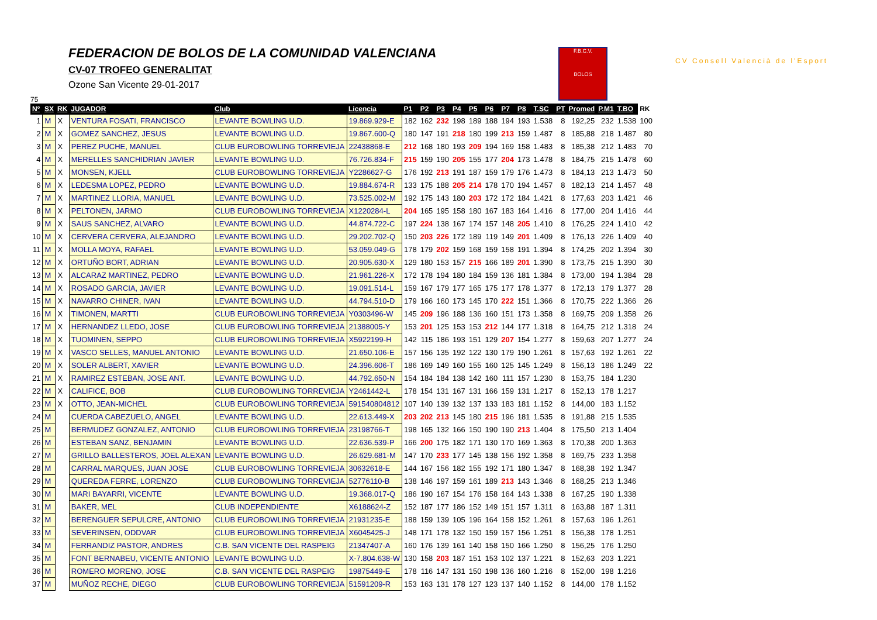FEDERACION DE BOLOS DE LA COMUNIDAD VALENCIANA
CV-07 TROFEO GENERALITAT
Ozone San Vicente 29-01-2017
F.B.C.V.
BOLOS
CV Consell Valencià de l'Esport
75
| Nº | SX | RK | JUGADOR | Club | Licencia | P1 | P2 | P3 | P4 | P5 | P6 | P7 | P8 | T.SC | PT | Promed | P.M1 | T.BO | RK |
| --- | --- | --- | --- | --- | --- | --- | --- | --- | --- | --- | --- | --- | --- | --- | --- | --- | --- | --- | --- |
| 1 | M | X | VENTURA FOSATI, FRANCISCO | LEVANTE BOWLING U.D. | 19.869.929-E | 182 | 162 | 232 | 198 | 189 | 188 | 194 | 193 | 1.538 | 8 | 192,25 | 232 | 1.538 | 100 |
| 2 | M | X | GOMEZ SANCHEZ, JESUS | LEVANTE BOWLING U.D. | 19.867.600-Q | 180 | 147 | 191 | 218 | 180 | 199 | 213 | 159 | 1.487 | 8 | 185,88 | 218 | 1.487 | 80 |
| 3 | M | X | PEREZ PUCHE, MANUEL | CLUB EUROBOWLING TORREVIEJA | 22438868-E | 212 | 168 | 180 | 193 | 209 | 194 | 169 | 158 | 1.483 | 8 | 185,38 | 212 | 1.483 | 70 |
| 4 | M | X | MERELLES SANCHIDRIAN JAVIER | LEVANTE BOWLING U.D. | 76.726.834-F | 215 | 159 | 190 | 205 | 155 | 177 | 204 | 173 | 1.478 | 8 | 184,75 | 215 | 1.478 | 60 |
| 5 | M | X | MONSEN, KJELL | CLUB EUROBOWLING TORREVIEJA | Y2286627-G | 176 | 192 | 213 | 191 | 187 | 159 | 179 | 176 | 1.473 | 8 | 184,13 | 213 | 1.473 | 50 |
| 6 | M | X | LEDESMA LOPEZ, PEDRO | LEVANTE BOWLING U.D. | 19.884.674-R | 133 | 175 | 188 | 205 | 214 | 178 | 170 | 194 | 1.457 | 8 | 182,13 | 214 | 1.457 | 48 |
| 7 | M | X | MARTINEZ LLORIA, MANUEL | LEVANTE BOWLING U.D. | 73.525.002-M | 192 | 175 | 143 | 180 | 203 | 172 | 172 | 184 | 1.421 | 8 | 177,63 | 203 | 1.421 | 46 |
| 8 | M | X | PELTONEN, JARMO | CLUB EUROBOWLING TORREVIEJA | X1220284-L | 204 | 165 | 195 | 158 | 180 | 167 | 183 | 164 | 1.416 | 8 | 177,00 | 204 | 1.416 | 44 |
| 9 | M | X | SAUS SANCHEZ, ALVARO | LEVANTE BOWLING U.D. | 44.874.722-C | 197 | 224 | 138 | 167 | 174 | 157 | 148 | 205 | 1.410 | 8 | 176,25 | 224 | 1.410 | 42 |
| 10 | M | X | CERVERA CERVERA, ALEJANDRO | LEVANTE BOWLING U.D. | 29.202.702-Q | 150 | 203 | 226 | 172 | 189 | 119 | 149 | 201 | 1.409 | 8 | 176,13 | 226 | 1.409 | 40 |
| 11 | M | X | MOLLA MOYA, RAFAEL | LEVANTE BOWLING U.D. | 53.059.049-G | 178 | 179 | 202 | 159 | 168 | 159 | 158 | 191 | 1.394 | 8 | 174,25 | 202 | 1.394 | 30 |
| 12 | M | X | ORTUÑO BORT, ADRIAN | LEVANTE BOWLING U.D. | 20.905.630-X | 129 | 180 | 153 | 157 | 215 | 166 | 189 | 201 | 1.390 | 8 | 173,75 | 215 | 1.390 | 30 |
| 13 | M | X | ALCARAZ MARTINEZ, PEDRO | LEVANTE BOWLING U.D. | 21.961.226-X | 172 | 178 | 194 | 180 | 184 | 159 | 136 | 181 | 1.384 | 8 | 173,00 | 194 | 1.384 | 28 |
| 14 | M | X | ROSADO GARCIA, JAVIER | LEVANTE BOWLING U.D. | 19.091.514-L | 159 | 167 | 179 | 177 | 165 | 175 | 177 | 178 | 1.377 | 8 | 172,13 | 179 | 1.377 | 28 |
| 15 | M | X | NAVARRO CHINER, IVAN | LEVANTE BOWLING U.D. | 44.794.510-D | 179 | 166 | 160 | 173 | 145 | 170 | 222 | 151 | 1.366 | 8 | 170,75 | 222 | 1.366 | 26 |
| 16 | M | X | TIMONEN, MARTTI | CLUB EUROBOWLING TORREVIEJA | Y0303496-W | 145 | 209 | 196 | 188 | 136 | 160 | 151 | 173 | 1.358 | 8 | 169,75 | 209 | 1.358 | 26 |
| 17 | M | X | HERNANDEZ LLEDO, JOSE | CLUB EUROBOWLING TORREVIEJA | 21388005-Y | 153 | 201 | 125 | 153 | 153 | 212 | 144 | 177 | 1.318 | 8 | 164,75 | 212 | 1.318 | 24 |
| 18 | M | X | TUOMINEN, SEPPO | CLUB EUROBOWLING TORREVIEJA | X5922199-H | 142 | 115 | 186 | 193 | 151 | 129 | 207 | 154 | 1.277 | 8 | 159,63 | 207 | 1.277 | 24 |
| 19 | M | X | VASCO SELLES, MANUEL ANTONIO | LEVANTE BOWLING U.D. | 21.650.106-E | 157 | 156 | 135 | 192 | 122 | 130 | 179 | 190 | 1.261 | 8 | 157,63 | 192 | 1.261 | 22 |
| 20 | M | X | SOLER ALBERT, XAVIER | LEVANTE BOWLING U.D. | 24.396.606-T | 186 | 169 | 149 | 160 | 155 | 160 | 125 | 145 | 1.249 | 8 | 156,13 | 186 | 1.249 | 22 |
| 21 | M | X | RAMIREZ ESTEBAN, JOSE ANT. | LEVANTE BOWLING U.D. | 44.792.650-N | 154 | 184 | 184 | 138 | 142 | 160 | 111 | 157 | 1.230 | 8 | 153,75 | 184 | 1.230 | |
| 22 | M | X | CALIFICE, BOB | CLUB EUROBOWLING TORREVIEJA | Y2461442-L | 178 | 154 | 131 | 167 | 131 | 166 | 159 | 131 | 1.217 | 8 | 152,13 | 178 | 1.217 | |
| 23 | M | X | OTTO, JEAN-MICHEL | CLUB EUROBOWLING TORREVIEJA | 591540804812 | 107 | 140 | 139 | 132 | 137 | 133 | 183 | 181 | 1.152 | 8 | 144,00 | 183 | 1.152 | |
| 24 | M | | CUERDA CABEZUELO, ANGEL | LEVANTE BOWLING U.D. | 22.613.449-X | 203 | 202 | 213 | 145 | 180 | 215 | 196 | 181 | 1.535 | 8 | 191,88 | 215 | 1.535 | |
| 25 | M | | BERMUDEZ GONZALEZ, ANTONIO | CLUB EUROBOWLING TORREVIEJA | 23198766-T | 198 | 165 | 132 | 166 | 150 | 190 | 190 | 213 | 1.404 | 8 | 175,50 | 213 | 1.404 | |
| 26 | M | | ESTEBAN SANZ, BENJAMIN | LEVANTE BOWLING U.D. | 22.636.539-P | 166 | 200 | 175 | 182 | 171 | 130 | 170 | 169 | 1.363 | 8 | 170,38 | 200 | 1.363 | |
| 27 | M | | GRILLO BALLESTEROS, JOEL ALEXAN | LEVANTE BOWLING U.D. | 26.629.681-M | 147 | 170 | 233 | 177 | 145 | 138 | 156 | 192 | 1.358 | 8 | 169,75 | 233 | 1.358 | |
| 28 | M | | CARRAL MARQUES, JUAN JOSE | CLUB EUROBOWLING TORREVIEJA | 30632618-E | 144 | 167 | 156 | 182 | 155 | 192 | 171 | 180 | 1.347 | 8 | 168,38 | 192 | 1.347 | |
| 29 | M | | QUEREDA FERRE, LORENZO | CLUB EUROBOWLING TORREVIEJA | 52776110-B | 138 | 146 | 197 | 159 | 161 | 189 | 213 | 143 | 1.346 | 8 | 168,25 | 213 | 1.346 | |
| 30 | M | | MARI BAYARRI, VICENTE | LEVANTE BOWLING U.D. | 19.368.017-Q | 186 | 190 | 167 | 154 | 176 | 158 | 164 | 143 | 1.338 | 8 | 167,25 | 190 | 1.338 | |
| 31 | M | | BAKER, MEL | CLUB INDEPENDIENTE | X6188624-Z | 152 | 187 | 177 | 186 | 152 | 149 | 151 | 157 | 1.311 | 8 | 163,88 | 187 | 1.311 | |
| 32 | M | | BERENGUER SEPULCRE, ANTONIO | CLUB EUROBOWLING TORREVIEJA | 21931235-E | 188 | 159 | 139 | 105 | 196 | 164 | 158 | 152 | 1.261 | 8 | 157,63 | 196 | 1.261 | |
| 33 | M | | SEVERINSEN, ODDVAR | CLUB EUROBOWLING TORREVIEJA | X6045425-J | 148 | 171 | 178 | 132 | 150 | 159 | 157 | 156 | 1.251 | 8 | 156,38 | 178 | 1.251 | |
| 34 | M | | FERRANDIZ PASTOR, ANDRES | C.B. SAN VICENTE DEL RASPEIG | 21347407-A | 160 | 176 | 139 | 161 | 140 | 158 | 150 | 166 | 1.250 | 8 | 156,25 | 176 | 1.250 | |
| 35 | M | | FONT BERNABEU, VICENTE ANTONIO | LEVANTE BOWLING U.D. | X-7.804.638-W | 130 | 158 | 203 | 187 | 151 | 153 | 102 | 137 | 1.221 | 8 | 152,63 | 203 | 1.221 | |
| 36 | M | | ROMERO MORENO, JOSE | C.B. SAN VICENTE DEL RASPEIG | 19875449-E | 178 | 116 | 147 | 131 | 150 | 198 | 136 | 160 | 1.216 | 8 | 152,00 | 198 | 1.216 | |
| 37 | M | | MUÑOZ RECHE, DIEGO | CLUB EUROBOWLING TORREVIEJA | 51591209-R | 153 | 163 | 131 | 178 | 127 | 123 | 137 | 140 | 1.152 | 8 | 144,00 | 178 | 1.152 | |